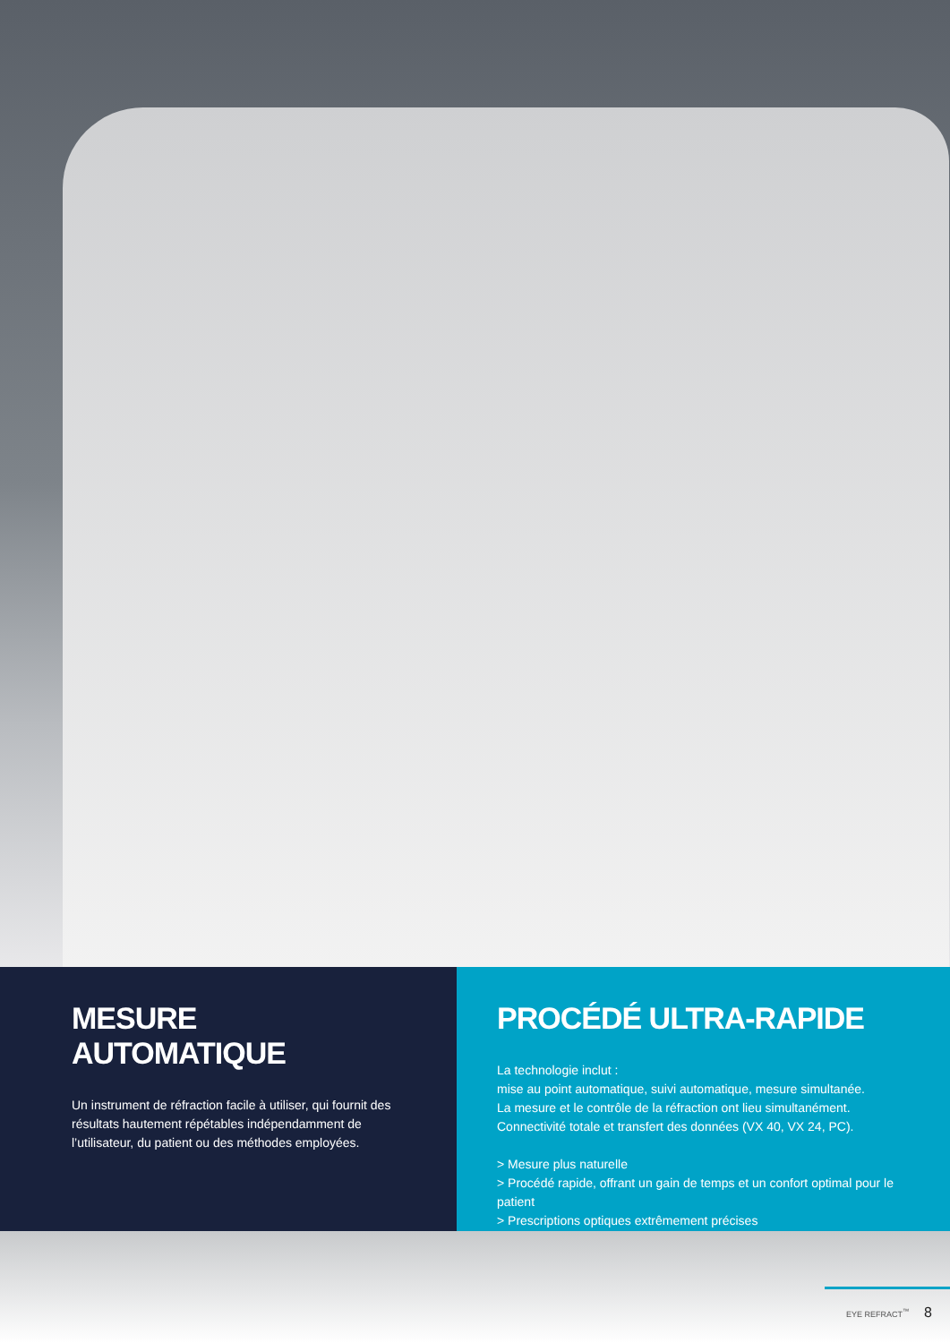MESURE AUTOMATIQUE
Un instrument de réfraction facile à utiliser, qui fournit des résultats hautement répétables indépendamment de l’utilisateur, du patient ou des méthodes employées.
PROCÉDÉ ULTRA-RAPIDE
La technologie inclut :
mise au point automatique, suivi automatique, mesure simultanée.
La mesure et le contrôle de la réfraction ont lieu simultanément.
Connectivité totale et transfert des données (VX 40, VX 24, PC).
> Mesure plus naturelle
> Procédé rapide, offrant un gain de temps et un confort optimal pour le patient
> Prescriptions optiques extrêmement précises
EYE REFRACT<sup>™</sup> 8